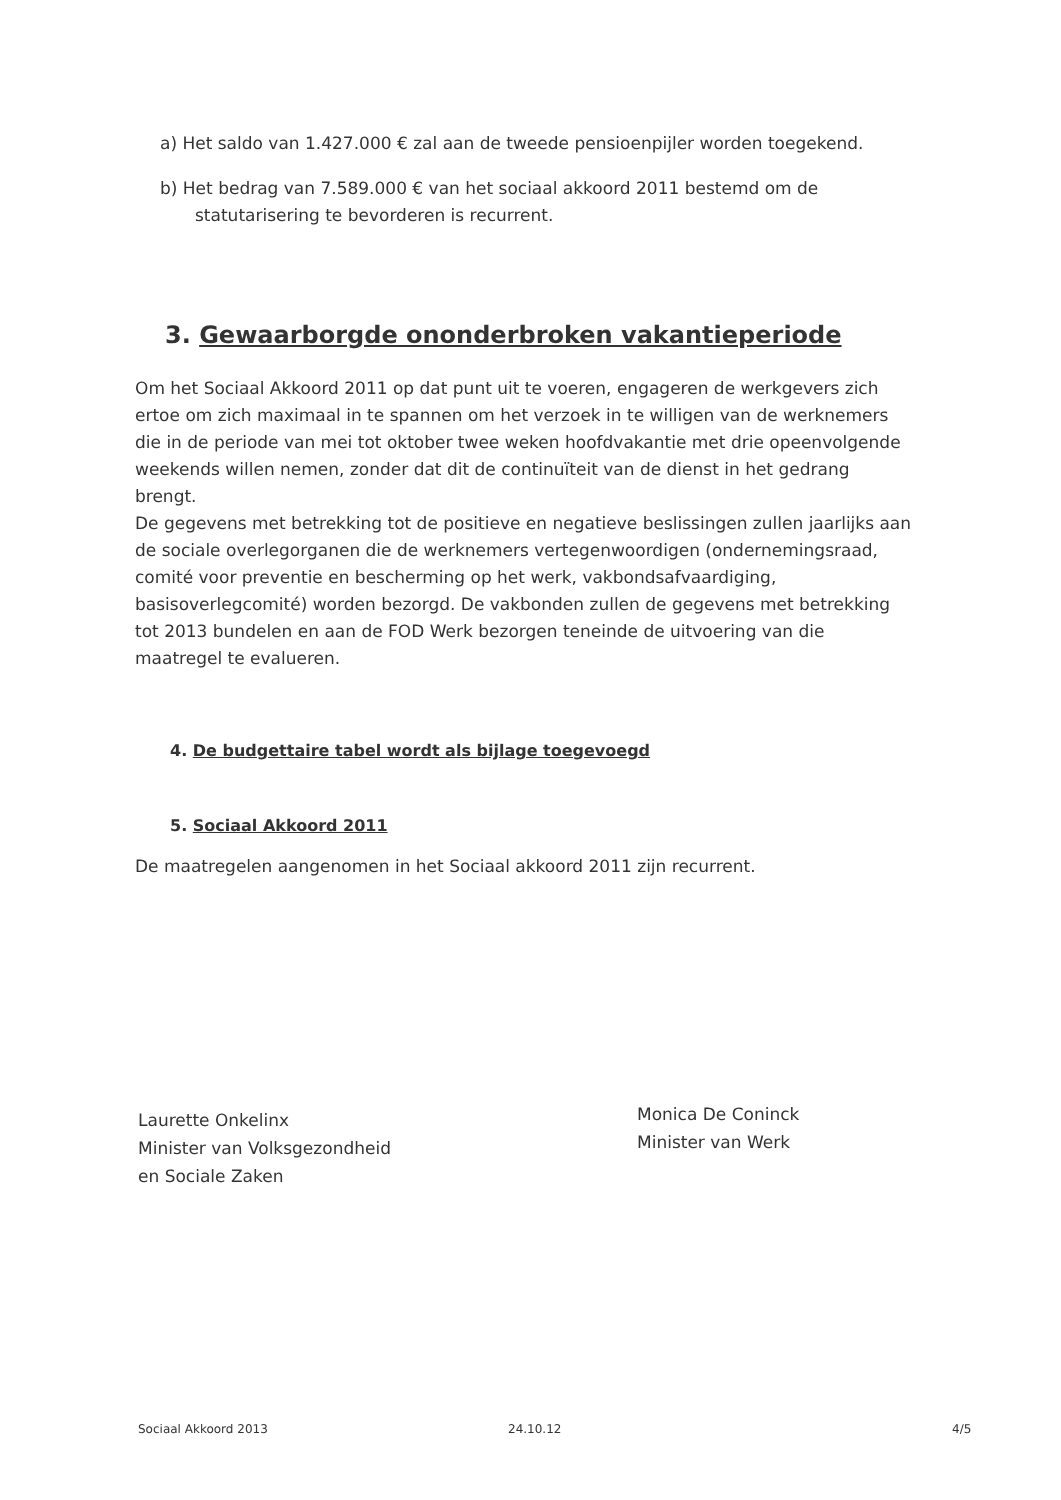a) Het saldo van 1.427.000 € zal aan de tweede pensioenpijler worden toegekend.
b) Het bedrag van 7.589.000 € van het sociaal akkoord 2011 bestemd om de statutarisering te bevorderen is recurrent.
3. Gewaarborgde ononderbroken vakantieperiode
Om het Sociaal Akkoord 2011 op dat punt uit te voeren, engageren de werkgevers zich ertoe om zich maximaal in te spannen om het verzoek in te willigen van de werknemers die in de periode van mei tot oktober twee weken hoofdvakantie met drie opeenvolgende weekends willen nemen, zonder dat dit de continuïteit van de dienst in het gedrang brengt.
De gegevens met betrekking tot de positieve en negatieve beslissingen zullen jaarlijks aan de sociale overlegorganen die de werknemers vertegenwoordigen (ondernemingsraad, comité voor preventie en bescherming op het werk, vakbondsafvaardiging, basisoverlegcomité) worden bezorgd. De vakbonden zullen de gegevens met betrekking tot 2013 bundelen en aan de FOD Werk bezorgen teneinde de uitvoering van die maatregel te evalueren.
4. De budgettaire tabel wordt als bijlage toegevoegd
5. Sociaal Akkoord 2011
De maatregelen aangenomen in het Sociaal akkoord 2011 zijn recurrent.
Laurette Onkelinx
Minister van Volksgezondheid
en Sociale Zaken
Monica De Coninck
Minister van Werk
Sociaal Akkoord 2013 24.10.12 4/5